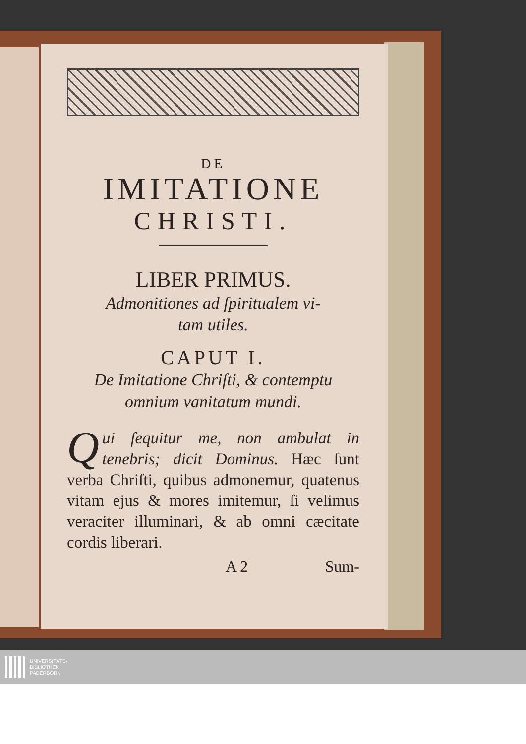DE
IMITATIONE
CHRISTI.
LIBER PRIMUS.
Admonitiones ad ſpiritualem vi-
tam utiles.
CAPUT I.
De Imitatione Chriſti, & contemptu
omnium vanitatum mundi.
Qui ſequitur me, non ambulat in tenebris; dicit Dominus. Hæc ſunt verba Chriſti, quibus admonemur, quatenus vitam ejus & mores imitemur, ſi velimus veraciter illuminari, & ab omni cæcitate cordis liberari.
A 2 Sum-
UNIVERSITÄTS-
BIBLIOTHEK
PADERBORN